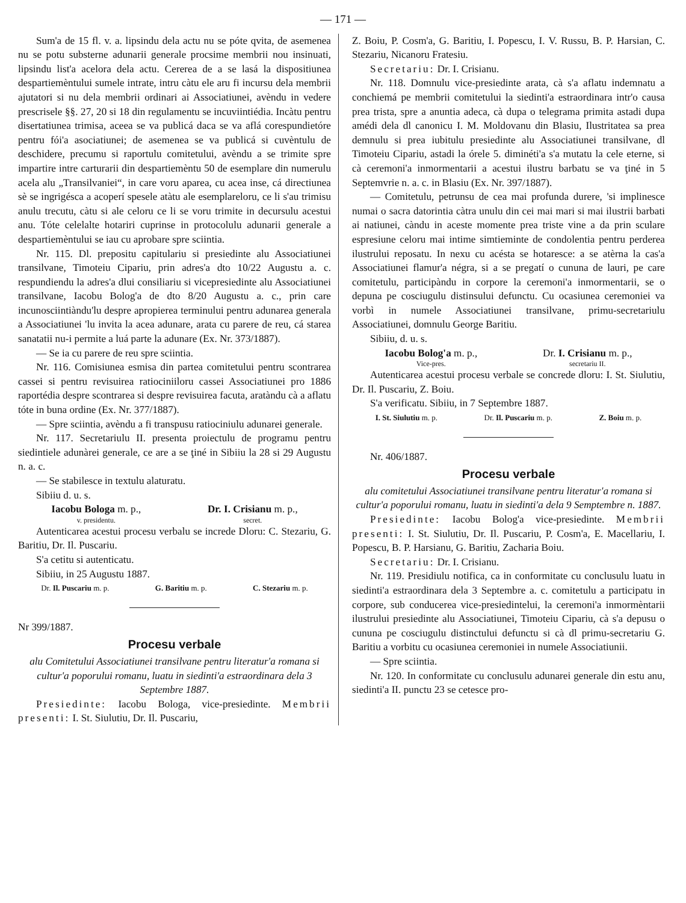— 171 —
Sum'a de 15 fl. v. a. lipsindu dela actu nu se póte qvita, de asemenea nu se potu substerne adunarii generale procsime membrii nou insinuati, lipsindu list'a acelora dela actu. Cererea de a se lasá la dispositiunea despartiemèntului sumele intrate, intru càtu ele aru fi incursu dela membrii ajutatori si nu dela membrii ordinari ai Associatiunei, avèndu in vedere prescrisele §§. 27, 20 si 18 din regulamentu se incuviintiédia. Incàtu pentru disertatiunea trimisa, aceea se va publicá daca se va aflá corespundietóre pentru fói'a asociatiunei; de asemenea se va publicá si cuvèntulu de deschidere, precumu si raportulu comitetului, avèndu a se trimite spre impartire intre carturarii din despartiemèntu 50 de esemplare din numerulu acela alu „Transilvaniei“, in care voru aparea, cu acea inse, cá directiunea sè se ingrigésca a acoperí spesele atàtu ale esemplareloru, ce li s'au trimisu anulu trecutu, càtu si ale celoru ce li se voru trimite in decursulu acestui anu. Tóte celelalte hotariri cuprinse in protocolulu adunarii generale a despartiemèntului se iau cu aprobare spre sciintia.
Nr. 115. Dl. prepositu capitulariu si presiedinte alu Associatiunei transilvane, Timoteiu Cipariu, prin adres'a dto 10/22 Augustu a. c. respundiendu la adres'a dlui consiliariu si vicepresiedinte alu Associatiunei transilvane, Iacobu Bolog'a de dto 8/20 Augustu a. c., prin care incunosciintiàndu'lu despre apropierea terminului pentru adunarea generala a Associatiunei 'lu invita la acea adunare, arata cu parere de reu, cá starea sanatatii nu-i permite a luá parte la adunare (Ex. Nr. 373/1887).
— Se ia cu parere de reu spre sciintia.
Nr. 116. Comisiunea esmisa din partea comitetului pentru scontrarea cassei si pentru revisuirea ratiociniiloru cassei Associatiunei pro 1886 raportédia despre scontrarea si despre revisuirea facuta, aratàndu cà a aflatu tóte in buna ordine (Ex. Nr. 377/1887).
— Spre sciintia, avèndu a fi transpusu ratiociniulu adunarei generale.
Nr. 117. Secretariulu II. presenta proiectulu de programu pentru siedintiele adunàrei generale, ce are a se ţiné in Sibiiu la 28 si 29 Augustu n. a. c.
— Se stabilesce in textulu alaturatu.
Sibiiu d. u. s.
Iacobu Bologa m. p.,
v. presidentu.
Dr. I. Crisianu m. p.,
secret.
Autenticarea acestui procesu verbalu se increde Dloru: C. Stezariu, G. Baritiu, Dr. Il. Puscariu.
S'a cetitu si autenticatu.
Sibiiu, in 25 Augustu 1887.
Dr. Il. Puscariu m. p. G. Baritiu m. p. C. Stezariu m. p.
Nr 399/1887.
Procesu verbale
alu Comitetului Associatiunei transilvane pentru literatur'a romana si cultur'a poporului romanu, luatu in siedinti'a estraordinara dela 3 Septembre 1887.
Presiedinte: Iacobu Bologa, vice-presiedinte. Membrii presenti: I. St. Siulutiu, Dr. Il. Puscariu,
Z. Boiu, P. Cosm'a, G. Baritiu, I. Popescu, I. V. Russu, B. P. Harsian, C. Stezariu, Nicanoru Fratesiu.
Secretariu: Dr. I. Crisianu.
Nr. 118. Domnulu vice-presiedinte arata, cà s'a aflatu indemnatu a conchiemá pe membrii comitetului la siedinti'a estraordinara intr'o causa prea trista, spre a anuntia adeca, cà dupa o telegrama primita astadi dupa amédi dela dl canonicu I. M. Moldovanu din Blasiu, Ilustritatea sa prea demnulu si prea iubitulu presiedinte alu Associatiunei transilvane, dl Timoteiu Cipariu, astadi la órele 5. diminéti'a s'a mutatu la cele eterne, si cà ceremoni'a inmormentarii a acestui ilustru barbatu se va ţiné in 5 Septemvrie n. a. c. in Blasiu (Ex. Nr. 397/1887).
— Comitetulu, petrunsu de cea mai profunda durere, 'si implinesce numai o sacra datorintia càtra unulu din cei mai mari si mai ilustrii barbati ai natiunei, càndu in aceste momente prea triste vine a da prin sculare espresiune celoru mai intime simtieminte de condolentia pentru perderea ilustrului reposatu. In nexu cu acésta se hotaresce: a se atèrna la cas'a Associatiunei flamur'a négra, si a se pregatí o cununa de lauri, pe care comitetulu, participàndu in corpore la ceremoni'a inmormentarii, se o depuna pe cosciugulu distinsului defunctu. Cu ocasiunea ceremoniei va vorbì in numele Associatiunei transilvane, primu-secretariulu Associatiunei, domnulu George Baritiu.
Sibiiu, d. u. s.
Iacobu Bolog'a m. p.,
Vice-pres.
Dr. I. Crisianu m. p.,
secretariu II.
Autenticarea acestui procesu verbale se concrede dloru: I. St. Siulutiu, Dr. Il. Puscariu, Z. Boiu.
S'a verificatu. Sibiiu, in 7 Septembre 1887.
I. St. Siulutiu m. p. Dr. Il. Puscariu m. p. Z. Boiu m. p.
Nr. 406/1887.
Procesu verbale
alu comitetului Associatiunei transilvane pentru literatur'a romana si cultur'a poporului romanu, luatu in siedinti'a dela 9 Semptembre n. 1887.
Presiedinte: Iacobu Bolog'a vice-presiedinte. Membrii presenti: I. St. Siulutiu, Dr. Il. Puscariu, P. Cosm'a, E. Macellariu, I. Popescu, B. P. Harsianu, G. Baritiu, Zacharia Boiu.
Secretariu: Dr. I. Crisianu.
Nr. 119. Presidiulu notifica, ca in conformitate cu conclusulu luatu in siedinti'a estraordinara dela 3 Septembre a. c. comitetulu a participatu in corpore, sub conducerea vice-presiedintelui, la ceremoni'a inmormèntarii ilustrului presiedinte alu Associatiunei, Timoteiu Cipariu, cà s'a depusu o cununa pe cosciugulu distinctului defunctu si cà dl primu-secretariu G. Baritiu a vorbitu cu ocasiunea ceremoniei in numele Associatiunii.
— Spre sciintia.
Nr. 120. In conformitate cu conclusulu adunarei generale din estu anu, siedinti'a II. punctu 23 se cetesce pro-